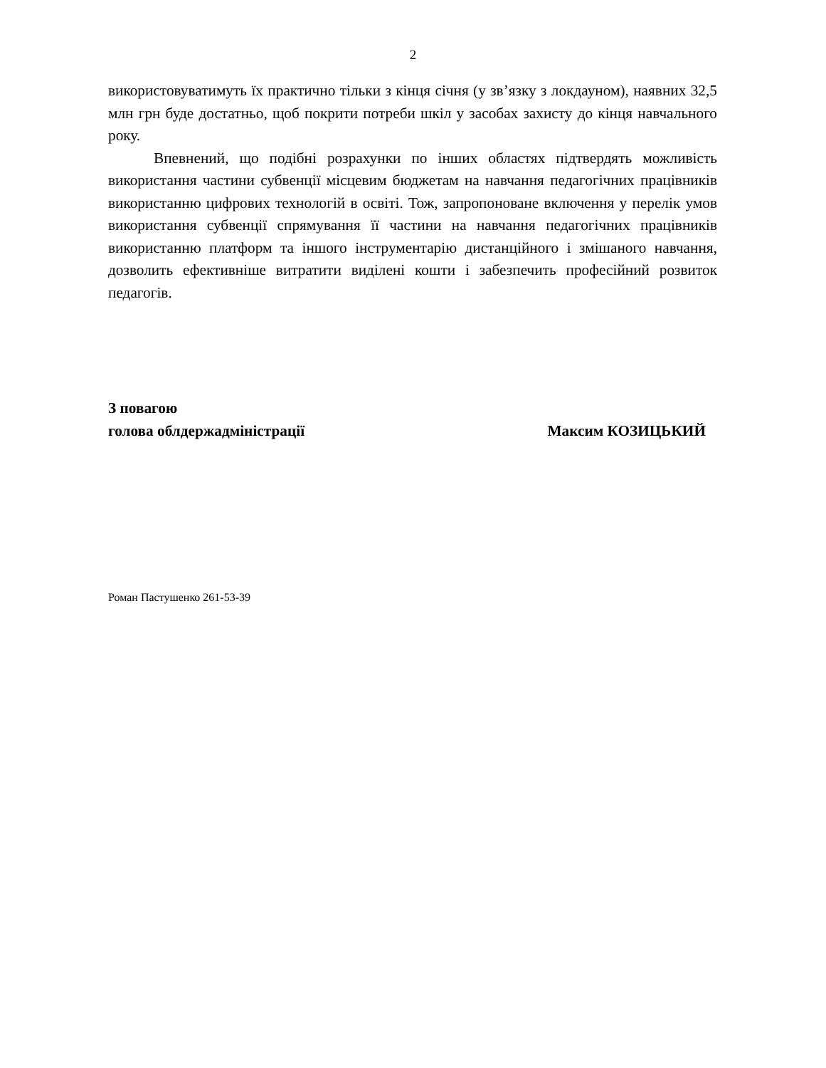2
використовуватимуть їх практично тільки з кінця січня (у зв’язку з локдауном), наявних 32,5 млн грн буде достатньо, щоб покрити потреби шкіл у засобах захисту до кінця навчального року.
Впевнений, що подібні розрахунки по інших областях підтвердять можливість використання частини субвенції місцевим бюджетам на навчання педагогічних працівників використанню цифрових технологій в освіті. Тож, запропоноване включення у перелік умов використання субвенції спрямування її частини на навчання педагогічних працівників використанню платформ та іншого інструментарію дистанційного і змішаного навчання, дозволить ефективніше витратити виділені кошти і забезпечить професійний розвиток педагогів.
З повагою
голова облдержадміністрації
Максим КОЗИЦЬКИЙ
Роман Пастушенко 261-53-39